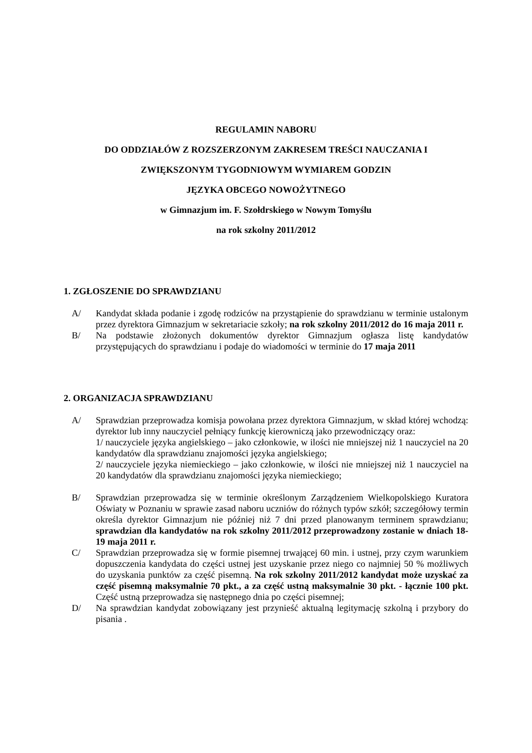REGULAMIN NABORU
DO ODDZIAŁÓW Z ROZSZERZONYM ZAKRESEM TREŚCI NAUCZANIA I
ZWIĘKSZONYM TYGODNIOWYM WYMIAREM GODZIN
JĘZYKA OBCEGO NOWOŻYTNEGO
w Gimnazjum im. F. Szołdrskiego w Nowym Tomyślu
na rok szkolny 2011/2012
1. ZGŁOSZENIE DO SPRAWDZIANU
A/ Kandydat składa podanie i zgodę rodziców na przystąpienie do sprawdzianu w terminie ustalonym przez dyrektora Gimnazjum w sekretariacie szkoły; na rok szkolny 2011/2012 do 16 maja 2011 r.
B/ Na podstawie złożonych dokumentów dyrektor Gimnazjum ogłasza listę kandydatów przystępujących do sprawdzianu i podaje do wiadomości w terminie do 17 maja 2011
2. ORGANIZACJA SPRAWDZIANU
A/ Sprawdzian przeprowadza komisja powołana przez dyrektora Gimnazjum, w skład której wchodzą: dyrektor lub inny nauczyciel pełniący funkcję kierowniczą jako przewodniczący oraz:
1/ nauczyciele języka angielskiego – jako członkowie, w ilości nie mniejszej niż 1 nauczyciel na 20 kandydatów dla sprawdzianu znajomości języka angielskiego;
2/ nauczyciele języka niemieckiego – jako członkowie, w ilości nie mniejszej niż 1 nauczyciel na 20 kandydatów dla sprawdzianu znajomości języka niemieckiego;
B/ Sprawdzian przeprowadza się w terminie określonym Zarządzeniem Wielkopolskiego Kuratora Oświaty w Poznaniu w sprawie zasad naboru uczniów do różnych typów szkół; szczegółowy termin określa dyrektor Gimnazjum nie później niż 7 dni przed planowanym terminem sprawdzianu; sprawdzian dla kandydatów na rok szkolny 2011/2012 przeprowadzony zostanie w dniach 18-19 maja 2011 r.
C/ Sprawdzian przeprowadza się w formie pisemnej trwającej 60 min. i ustnej, przy czym warunkiem dopuszczenia kandydata do części ustnej jest uzyskanie przez niego co najmniej 50 % możliwych do uzyskania punktów za część pisemną. Na rok szkolny 2011/2012 kandydat może uzyskać za część pisemną maksymalnie 70 pkt., a za część ustną maksymalnie 30 pkt. - łącznie 100 pkt. Część ustną przeprowadza się następnego dnia po części pisemnej;
D/ Na sprawdzian kandydat zobowiązany jest przynieść aktualną legitymację szkolną i przybory do pisania .